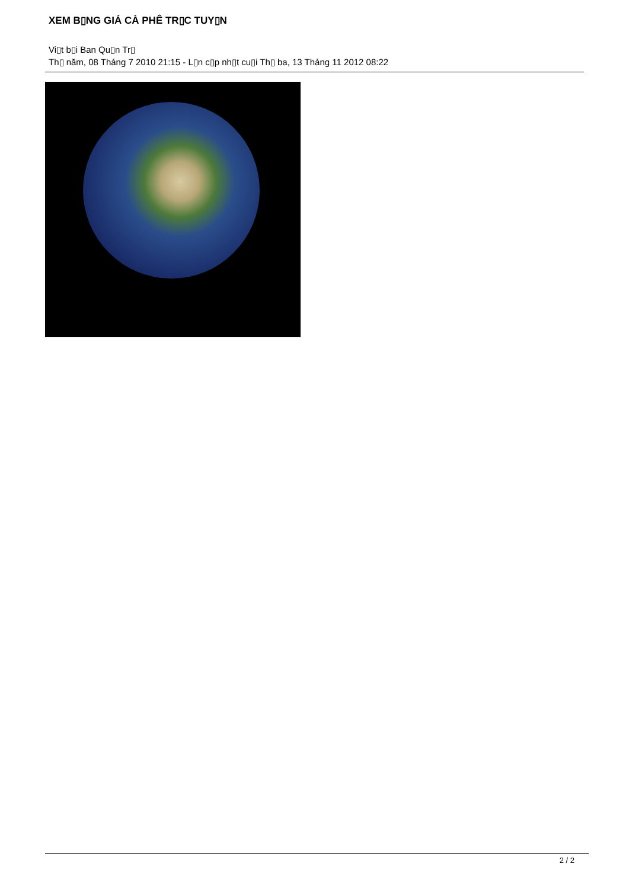XEM B▯NG GIÁ CÀ PHÊ TR▯C TUY▯N
Vi▯t b▯i Ban Qu▯n Tr▯
Th▯ năm, 08 Tháng 7 2010 21:15 - L▯n c▯p nh▯t cu▯i Th▯ ba, 13 Tháng 11 2012 08:22
2 / 2